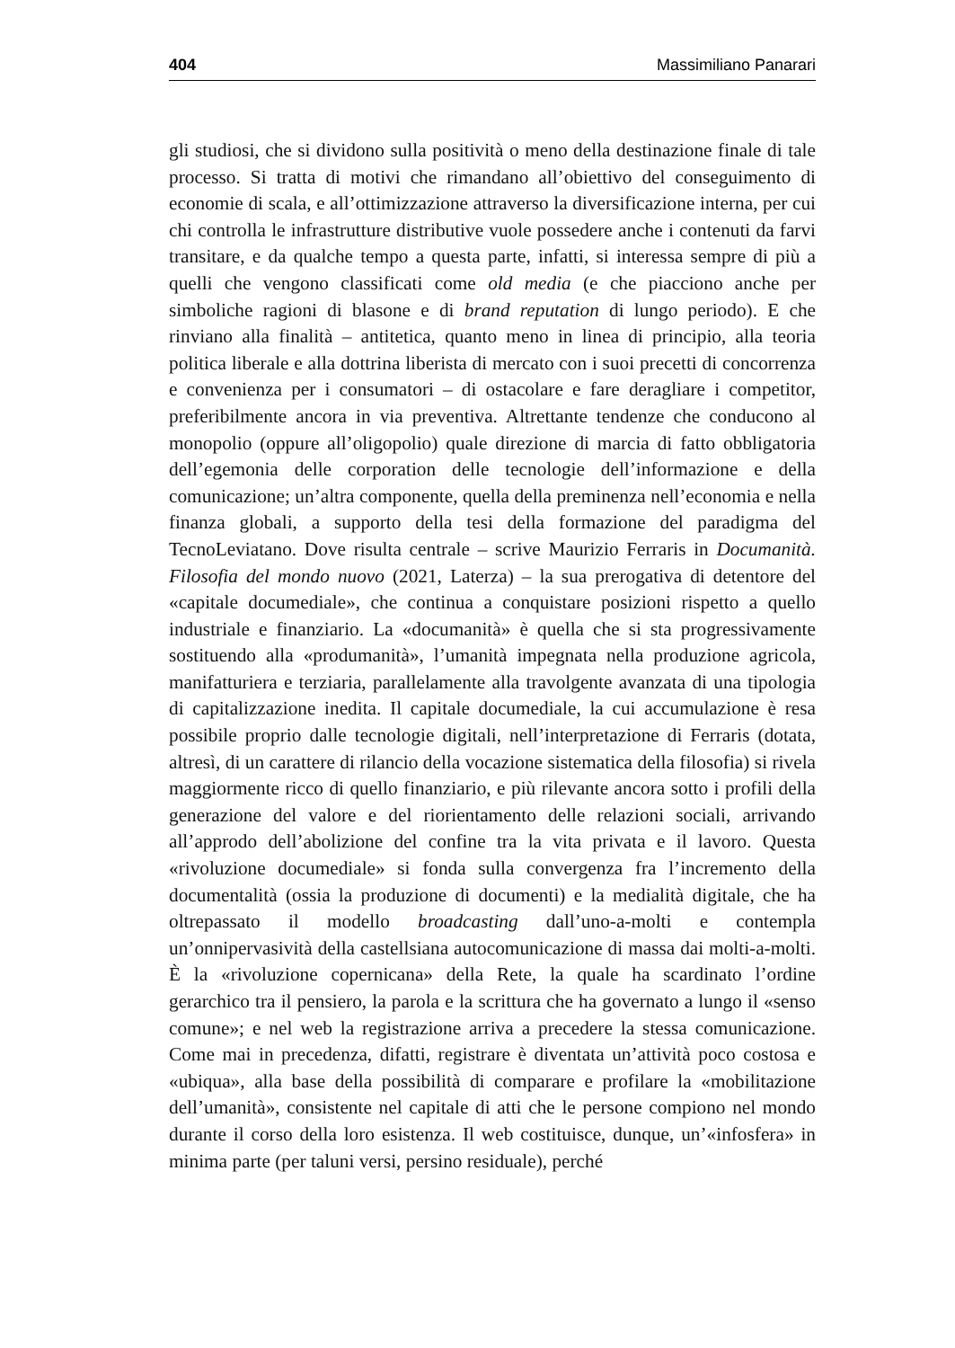404 Massimiliano Panarari
gli studiosi, che si dividono sulla positività o meno della destinazione finale di tale processo. Si tratta di motivi che rimandano all’obiettivo del conseguimento di economie di scala, e all’ottimizzazione attraverso la diversificazione interna, per cui chi controlla le infrastrutture distributive vuole possedere anche i contenuti da farvi transitare, e da qualche tempo a questa parte, infatti, si interessa sempre di più a quelli che vengono classificati come old media (e che piacciono anche per simboliche ragioni di blasone e di brand reputation di lungo periodo). E che rinviano alla finalità – antitetica, quanto meno in linea di principio, alla teoria politica liberale e alla dottrina liberista di mercato con i suoi precetti di concorrenza e convenienza per i consumatori – di ostacolare e fare deragliare i competitor, preferibilmente ancora in via preventiva. Altrettante tendenze che conducono al monopolio (oppure all’oligopolio) quale direzione di marcia di fatto obbligatoria dell’egemonia delle corporation delle tecnologie dell’informazione e della comunicazione; un’altra componente, quella della preminenza nell’economia e nella finanza globali, a supporto della tesi della formazione del paradigma del TecnoLeviatano. Dove risulta centrale – scrive Maurizio Ferraris in Documanità. Filosofia del mondo nuovo (2021, Laterza) – la sua prerogativa di detentore del «capitale documediale», che continua a conquistare posizioni rispetto a quello industriale e finanziario. La «documanità» è quella che si sta progressivamente sostituendo alla «produmanità», l’umanità impegnata nella produzione agricola, manifatturiera e terziaria, parallelamente alla travolgente avanzata di una tipologia di capitalizzazione inedita. Il capitale documediale, la cui accumulazione è resa possibile proprio dalle tecnologie digitali, nell’interpretazione di Ferraris (dotata, altresì, di un carattere di rilancio della vocazione sistematica della filosofia) si rivela maggiormente ricco di quello finanziario, e più rilevante ancora sotto i profili della generazione del valore e del riorientamento delle relazioni sociali, arrivando all’approdo dell’abolizione del confine tra la vita privata e il lavoro. Questa «rivoluzione documediale» si fonda sulla convergenza fra l’incremento della documentalità (ossia la produzione di documenti) e la medialità digitale, che ha oltrepassato il modello broadcasting dall’uno-a-molti e contempla un’onnipervasività della castellsiana autocomunicazione di massa dai molti-a-molti. È la «rivoluzione copernicana» della Rete, la quale ha scardinato l’ordine gerarchico tra il pensiero, la parola e la scrittura che ha governato a lungo il «senso comune»; e nel web la registrazione arriva a precedere la stessa comunicazione. Come mai in precedenza, difatti, registrare è diventata un’attività poco costosa e «ubiqua», alla base della possibilità di comparare e profilare la «mobilitazione dell’umanità», consistente nel capitale di atti che le persone compiono nel mondo durante il corso della loro esistenza. Il web costituisce, dunque, un’«infosfera» in minima parte (per taluni versi, persino residuale), perché